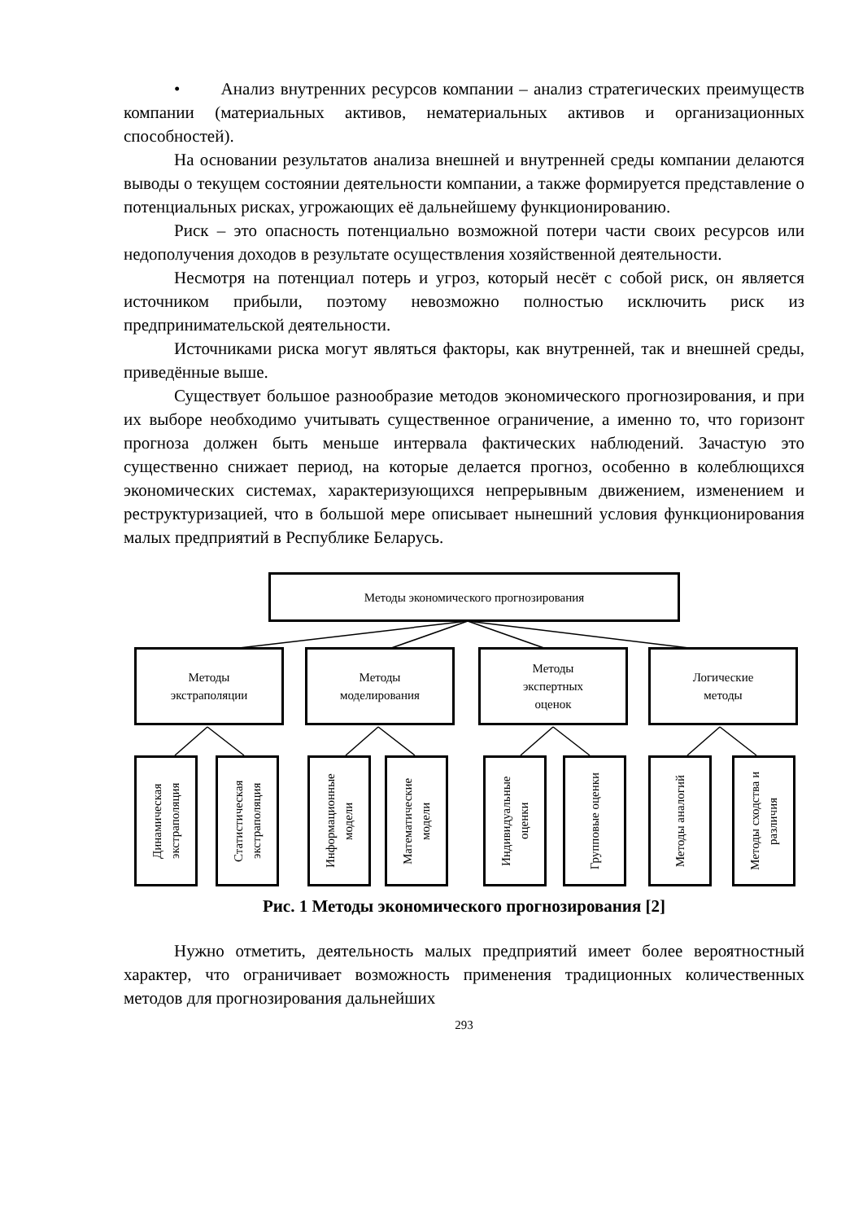• Анализ внутренних ресурсов компании – анализ стратегических преимуществ компании (материальных активов, нематериальных активов и организационных способностей).
На основании результатов анализа внешней и внутренней среды компании делаются выводы о текущем состоянии деятельности компании, а также формируется представление о потенциальных рисках, угрожающих её дальнейшему функционированию.
Риск – это опасность потенциально возможной потери части своих ресурсов или недополучения доходов в результате осуществления хозяйственной деятельности.
Несмотря на потенциал потерь и угроз, который несёт с собой риск, он является источником прибыли, поэтому невозможно полностью исключить риск из предпринимательской деятельности.
Источниками риска могут являться факторы, как внутренней, так и внешней среды, приведённые выше.
Существует большое разнообразие методов экономического прогнозирования, и при их выборе необходимо учитывать существенное ограничение, а именно то, что горизонт прогноза должен быть меньше интервала фактических наблюдений. Зачастую это существенно снижает период, на которые делается прогноз, особенно в колеблющихся экономических системах, характеризующихся непрерывным движением, изменением и реструктуризацией, что в большой мере описывает нынешний условия функционирования малых предприятий в Республике Беларусь.
Методы экономического прогнозирования
Методы
экстраполяции
Методы
моделирования
Методы
экспертных
оценок
Логические
методы
Динамическая экстраполяция
Статистическая экстраполяция
Информационные модели
Математические модели
Индивидуальные оценки
Групповые оценки
Методы аналогий
Методы сходства и различия
Рис. 1 Методы экономического прогнозирования [2]
Нужно отметить, деятельность малых предприятий имеет более вероятностный характер, что ограничивает возможность применения традиционных количественных методов для прогнозирования дальнейших
293